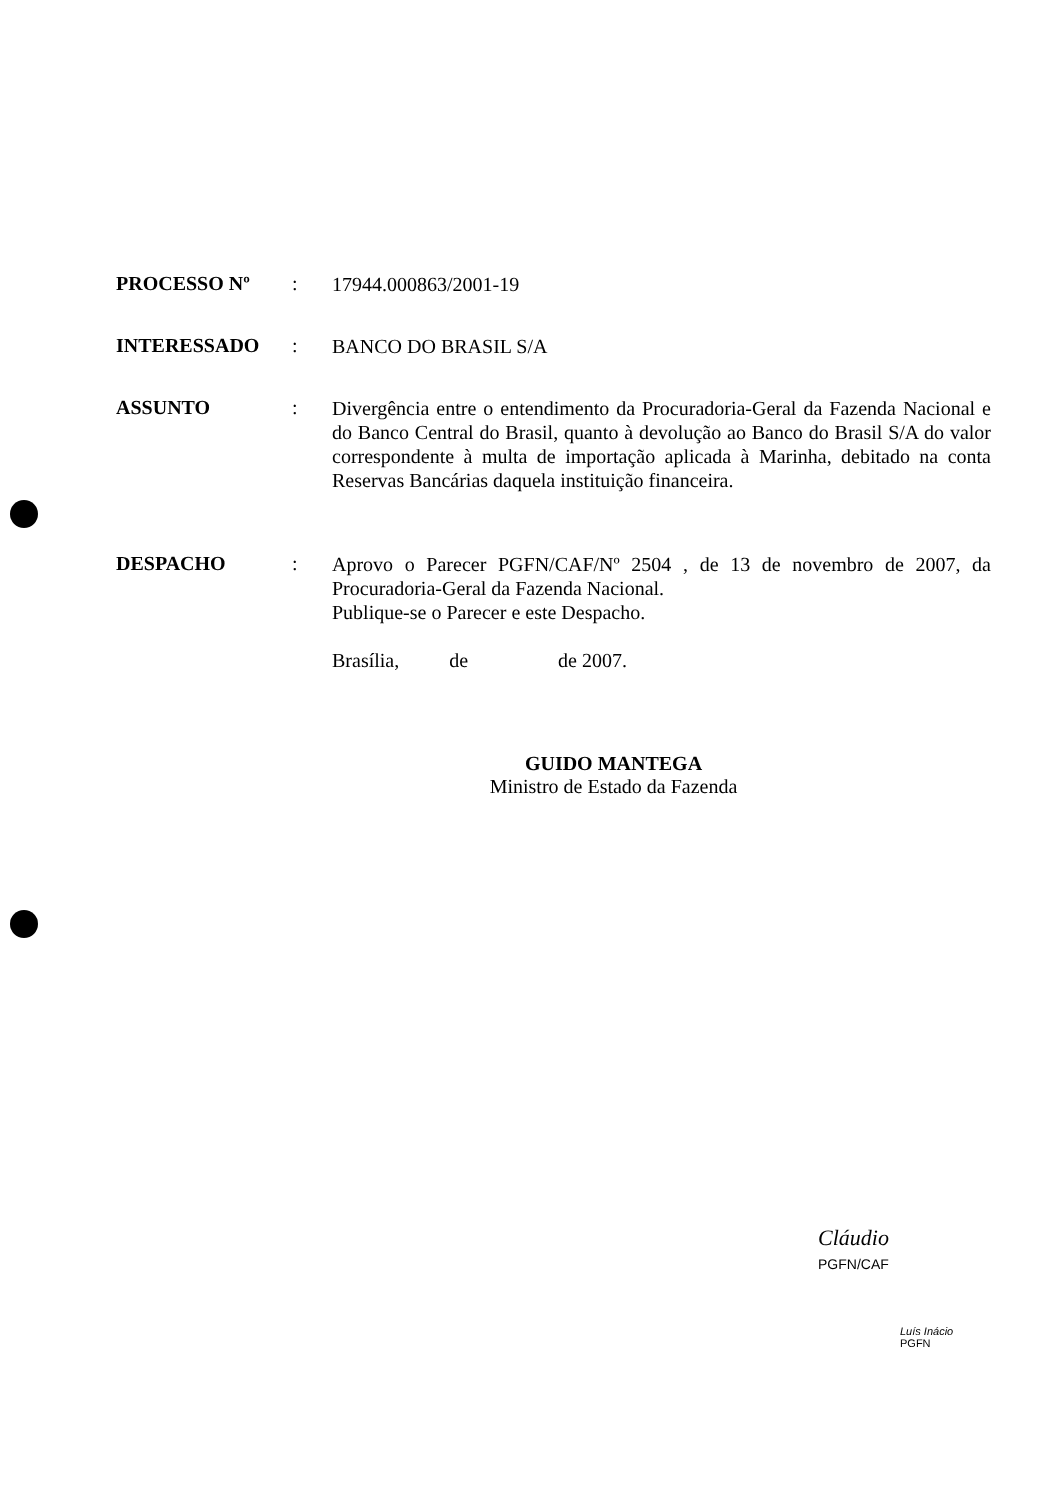PROCESSO Nº :
17944.000863/2001-19
INTERESSADO :
BANCO DO BRASIL S/A
ASSUNTO :
Divergência entre o entendimento da Procuradoria-Geral da Fazenda Nacional e do Banco Central do Brasil, quanto à devolução ao Banco do Brasil S/A do valor correspondente à multa de importação aplicada à Marinha, debitado na conta Reservas Bancárias daquela instituição financeira.
DESPACHO :
Aprovo o Parecer PGFN/CAF/Nº 2504 , de 13 de novembro de 2007, da Procuradoria-Geral da Fazenda Nacional.
Publique-se o Parecer e este Despacho.
Brasília, de de 2007.
GUIDO MANTEGA
Ministro de Estado da Fazenda
Cláudio
PGFN/CAF
Luís Inácio
PGFN